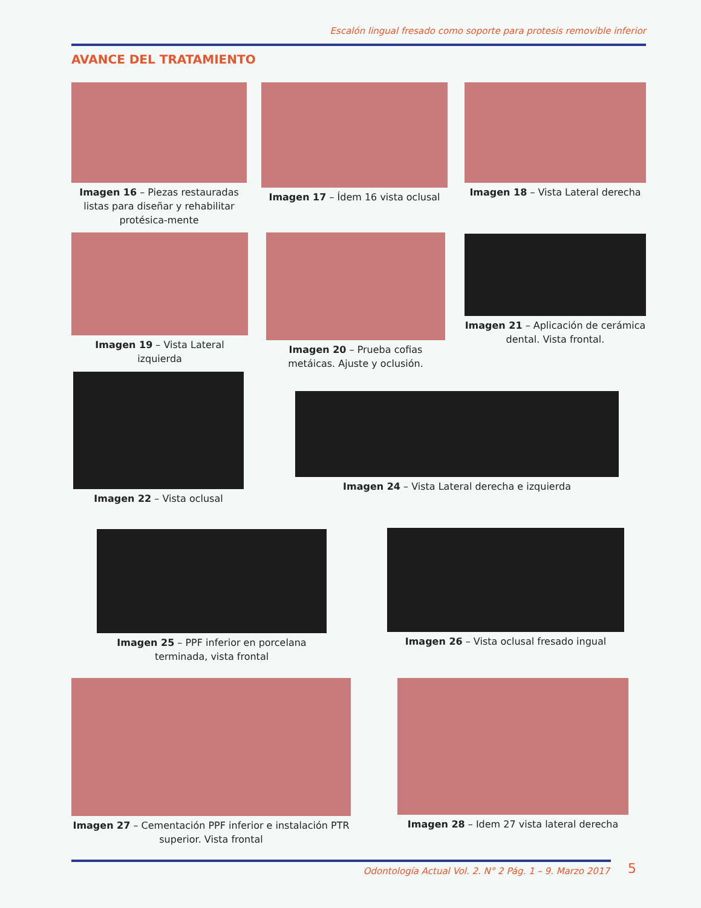Escalón lingual fresado como soporte para protesis removible inferior
AVANCE DEL TRATAMIENTO
Imagen 16 – Piezas restauradas listas para diseñar y rehabilitar protésica-mente
Imagen 17 – Ídem 16 vista oclusal
Imagen 18 – Vista Lateral derecha
Imagen 19 – Vista Lateral izquierda
Imagen 20 – Prueba cofias metáicas. Ajuste y oclusión.
Imagen 21 – Aplicación de cerámica dental. Vista frontal.
Imagen 22 – Vista oclusal
Imagen 24 – Vista Lateral derecha e izquierda
Imagen 25 – PPF inferior en porcelana terminada, vista frontal
Imagen 26 – Vista oclusal fresado ingual
Imagen 27 – Cementación PPF inferior e instalación PTR superior. Vista frontal
Imagen 28 – Idem 27 vista lateral derecha
Odontología Actual Vol. 2. N° 2 Pág. 1 – 9. Marzo 2017 5